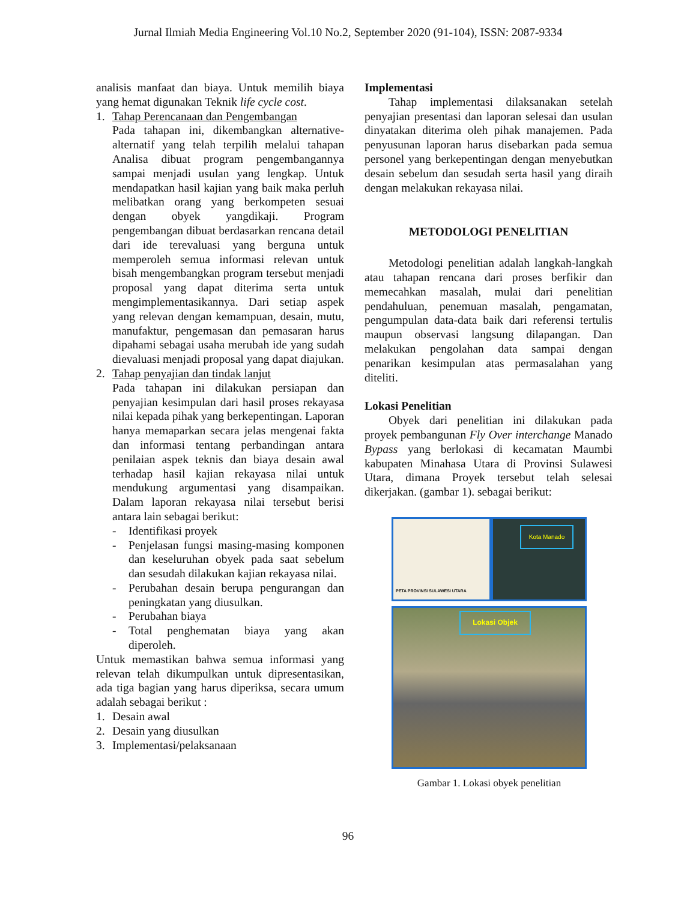Jurnal Ilmiah Media Engineering Vol.10 No.2, September 2020 (91-104), ISSN: 2087-9334
analisis manfaat dan biaya. Untuk memilih biaya yang hemat digunakan Teknik life cycle cost.
1. Tahap Perencanaan dan Pengembangan
Pada tahapan ini, dikembangkan alternative-alternatif yang telah terpilih melalui tahapan Analisa dibuat program pengembangannya sampai menjadi usulan yang lengkap. Untuk mendapatkan hasil kajian yang baik maka perluh melibatkan orang yang berkompeten sesuai dengan obyek yangdikaji. Program pengembangan dibuat berdasarkan rencana detail dari ide terevaluasi yang berguna untuk memperoleh semua informasi relevan untuk bisah mengembangkan program tersebut menjadi proposal yang dapat diterima serta untuk mengimplementasikannya. Dari setiap aspek yang relevan dengan kemampuan, desain, mutu, manufaktur, pengemasan dan pemasaran harus dipahami sebagai usaha merubah ide yang sudah dievaluasi menjadi proposal yang dapat diajukan.
2. Tahap penyajian dan tindak lanjut
Pada tahapan ini dilakukan persiapan dan penyajian kesimpulan dari hasil proses rekayasa nilai kepada pihak yang berkepentingan. Laporan hanya memaparkan secara jelas mengenai fakta dan informasi tentang perbandingan antara penilaian aspek teknis dan biaya desain awal terhadap hasil kajian rekayasa nilai untuk mendukung argumentasi yang disampaikan. Dalam laporan rekayasa nilai tersebut berisi antara lain sebagai berikut:
- Identifikasi proyek
- Penjelasan fungsi masing-masing komponen dan keseluruhan obyek pada saat sebelum dan sesudah dilakukan kajian rekayasa nilai.
- Perubahan desain berupa pengurangan dan peningkatan yang diusulkan.
- Perubahan biaya
- Total penghematan biaya yang akan diperoleh.
Untuk memastikan bahwa semua informasi yang relevan telah dikumpulkan untuk dipresentasikan, ada tiga bagian yang harus diperiksa, secara umum adalah sebagai berikut :
1. Desain awal
2. Desain yang diusulkan
3. Implementasi/pelaksanaan
Implementasi
Tahap implementasi dilaksanakan setelah penyajian presentasi dan laporan selesai dan usulan dinyatakan diterima oleh pihak manajemen. Pada penyusunan laporan harus disebarkan pada semua personel yang berkepentingan dengan menyebutkan desain sebelum dan sesudah serta hasil yang diraih dengan melakukan rekayasa nilai.
METODOLOGI PENELITIAN
Metodologi penelitian adalah langkah-langkah atau tahapan rencana dari proses berfikir dan memecahkan masalah, mulai dari penelitian pendahuluan, penemuan masalah, pengamatan, pengumpulan data-data baik dari referensi tertulis maupun observasi langsung dilapangan. Dan melakukan pengolahan data sampai dengan penarikan kesimpulan atas permasalahan yang diteliti.
Lokasi Penelitian
Obyek dari penelitian ini dilakukan pada proyek pembangunan Fly Over interchange Manado Bypass yang berlokasi di kecamatan Maumbi kabupaten Minahasa Utara di Provinsi Sulawesi Utara, dimana Proyek tersebut telah selesai dikerjakan. (gambar 1). sebagai berikut:
PETA PROVINSI SULAWESI UTARA
Kota Manado
Lokasi Objek
Gambar 1. Lokasi obyek penelitian
96